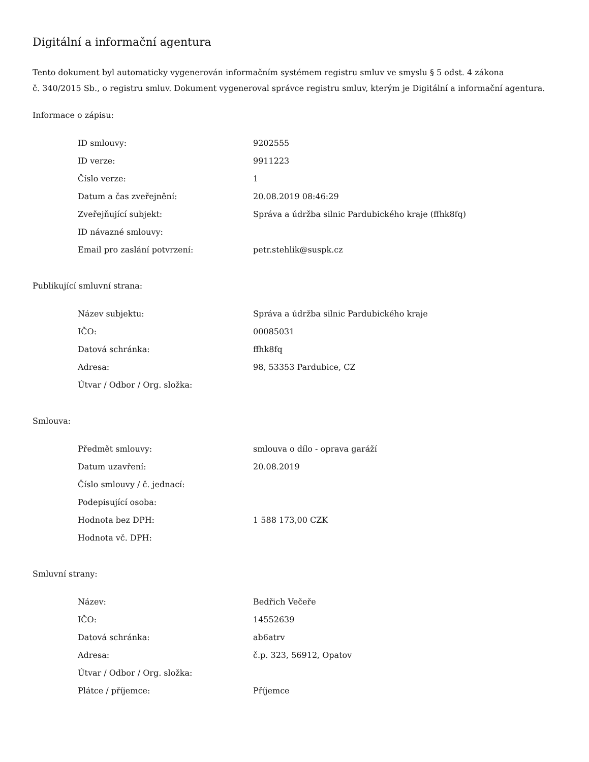Digitální a informační agentura
Tento dokument byl automaticky vygenerován informačním systémem registru smluv ve smyslu § 5 odst. 4 zákona
č. 340/2015 Sb., o registru smluv. Dokument vygeneroval správce registru smluv, kterým je Digitální a informační agentura.
Informace o zápisu:
| ID smlouvy: | 9202555 |
| ID verze: | 9911223 |
| Číslo verze: | 1 |
| Datum a čas zveřejnění: | 20.08.2019 08:46:29 |
| Zveřejňující subjekt: | Správa a údržba silnic Pardubického kraje (ffhk8fq) |
| ID návazné smlouvy: | |
| Email pro zaslání potvrzení: | petr.stehlik@suspk.cz |
Publikující smluvní strana:
| Název subjektu: | Správa a údržba silnic Pardubického kraje |
| IČO: | 00085031 |
| Datová schránka: | ffhk8fq |
| Adresa: | 98, 53353 Pardubice, CZ |
| Útvar / Odbor / Org. složka: | |
Smlouva:
| Předmět smlouvy: | smlouva o dílo - oprava garáží |
| Datum uzavření: | 20.08.2019 |
| Číslo smlouvy / č. jednací: | |
| Podepisující osoba: | |
| Hodnota bez DPH: | 1 588 173,00 CZK |
| Hodnota vč. DPH: | |
Smluvní strany:
| Název: | Bedřich Večeře |
| IČO: | 14552639 |
| Datová schránka: | ab6atrv |
| Adresa: | č.p. 323, 56912, Opatov |
| Útvar / Odbor / Org. složka: | |
| Plátce / příjemce: | Příjemce |